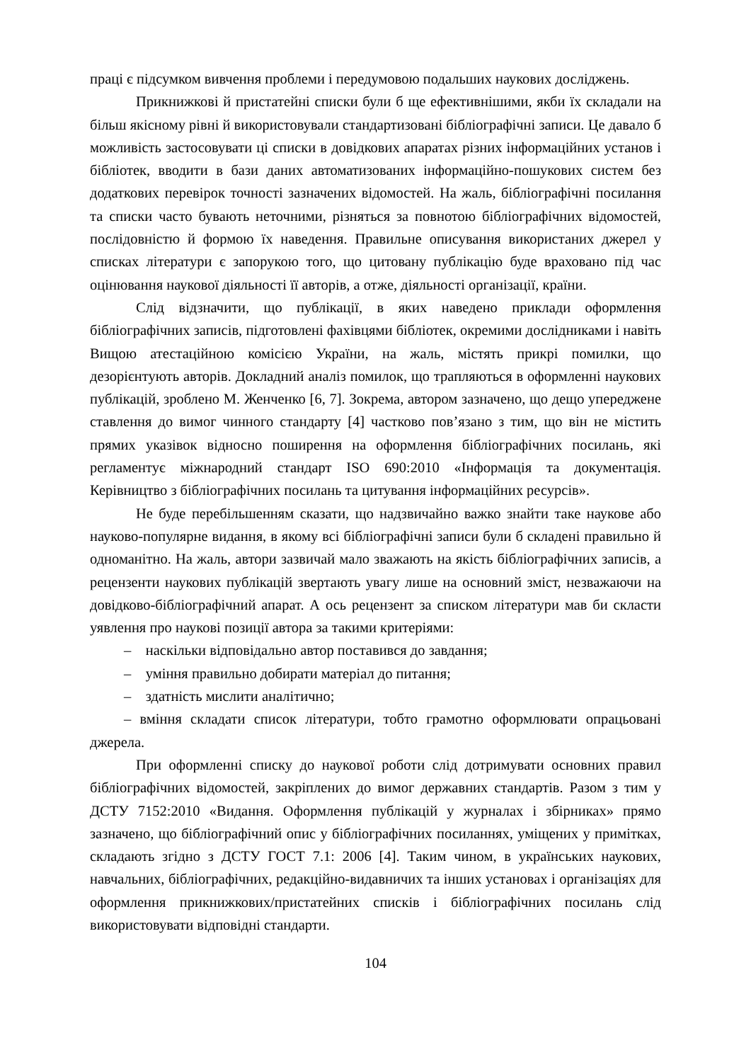праці є підсумком вивчення проблеми і передумовою подальших наукових досліджень.
Прикнижкові й пристатейні списки були б ще ефективнішими, якби їх складали на більш якісному рівні й використовували стандартизовані бібліографічні записи. Це давало б можливість застосовувати ці списки в довідкових апаратах різних інформаційних установ і бібліотек, вводити в бази даних автоматизованих інформаційно-пошукових систем без додаткових перевірок точності зазначених відомостей. На жаль, бібліографічні посилання та списки часто бувають неточними, різняться за повнотою бібліографічних відомостей, послідовністю й формою їх наведення. Правильне описування використаних джерел у списках літератури є запорукою того, що цитовану публікацію буде враховано під час оцінювання наукової діяльності її авторів, а отже, діяльності організації, країни.
Слід відзначити, що публікації, в яких наведено приклади оформлення бібліографічних записів, підготовлені фахівцями бібліотек, окремими дослідниками і навіть Вищою атестаційною комісією України, на жаль, містять прикрі помилки, що дезорієнтують авторів. Докладний аналіз помилок, що трапляються в оформленні наукових публікацій, зроблено М. Женченко [6, 7]. Зокрема, автором зазначено, що дещо упереджене ставлення до вимог чинного стандарту [4] частково пов’язано з тим, що він не містить прямих указівок відносно поширення на оформлення бібліографічних посилань, які регламентує міжнародний стандарт ISO 690:2010 «Інформація та документація. Керівництво з бібліографічних посилань та цитування інформаційних ресурсів».
Не буде перебільшенням сказати, що надзвичайно важко знайти таке наукове або науково-популярне видання, в якому всі бібліографічні записи були б складені правильно й одноманітно. На жаль, автори зазвичай мало зважають на якість бібліографічних записів, а рецензенти наукових публікацій звертають увагу лише на основний зміст, незважаючи на довідково-бібліографічний апарат. А ось рецензент за списком літератури мав би скласти уявлення про наукові позиції автора за такими критеріями:
– наскільки відповідально автор поставився до завдання;
– уміння правильно добирати матеріал до питання;
– здатність мислити аналітично;
– вміння складати список літератури, тобто грамотно оформлювати опрацьовані джерела.
При оформленні списку до наукової роботи слід дотримувати основних правил бібліографічних відомостей, закріплених до вимог державних стандартів. Разом з тим у ДСТУ 7152:2010 «Видання. Оформлення публікацій у журналах і збірниках» прямо зазначено, що бібліографічний опис у бібліографічних посиланнях, уміщених у примітках, складають згідно з ДСТУ ГОСТ 7.1: 2006 [4]. Таким чином, в українських наукових, навчальних, бібліографічних, редакційно-видавничих та інших установах і організаціях для оформлення прикнижкових/пристатейних списків і бібліографічних посилань слід використовувати відповідні стандарти.
104